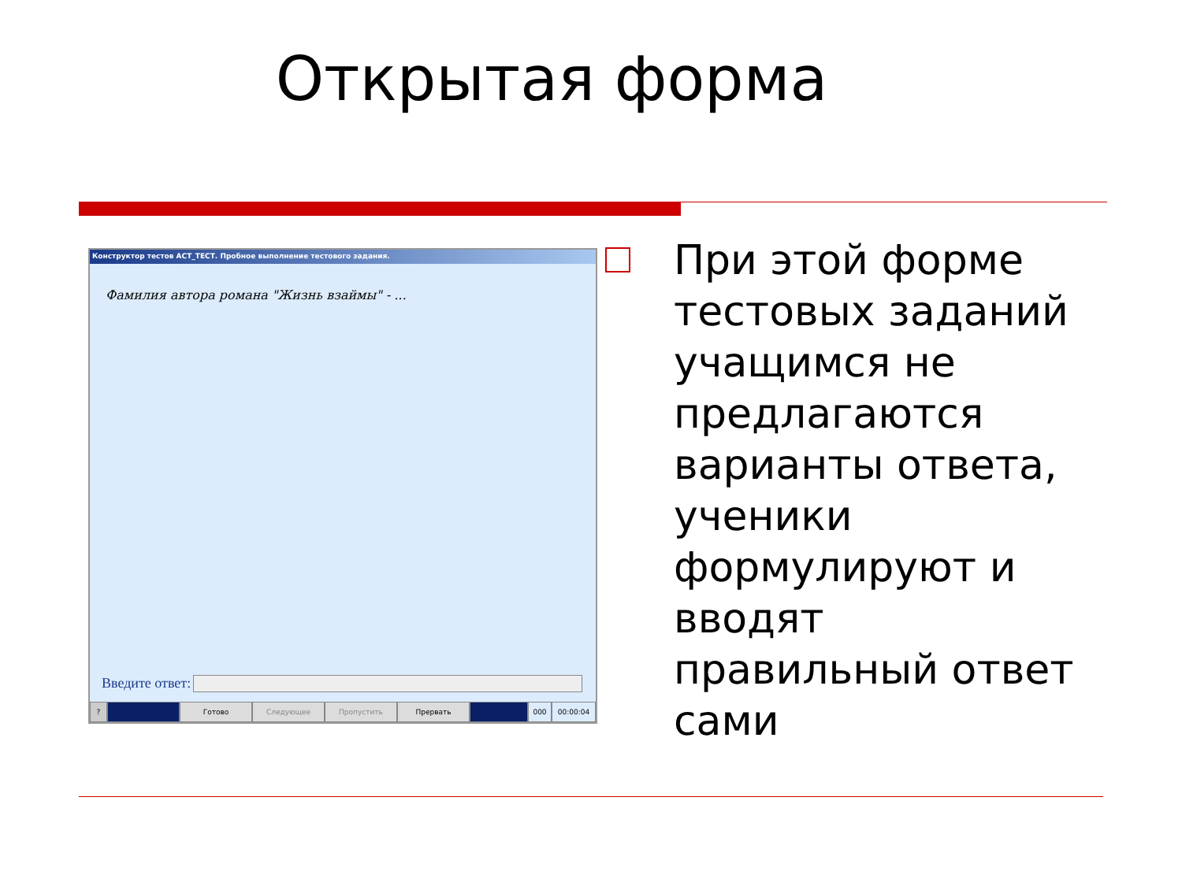Открытая форма
Конструктор тестов АСТ_ТЕСТ. Пробное выполнение тестового задания.
Фамилия автора романа "Жизнь взаймы" - ...
Введите ответ:
? Готово Следующее Пропустить Прервать 000 00:00:04
При этой форме тестовых заданий учащимся не предлагаются варианты ответа, ученики формулируют и вводят правильный ответ сами